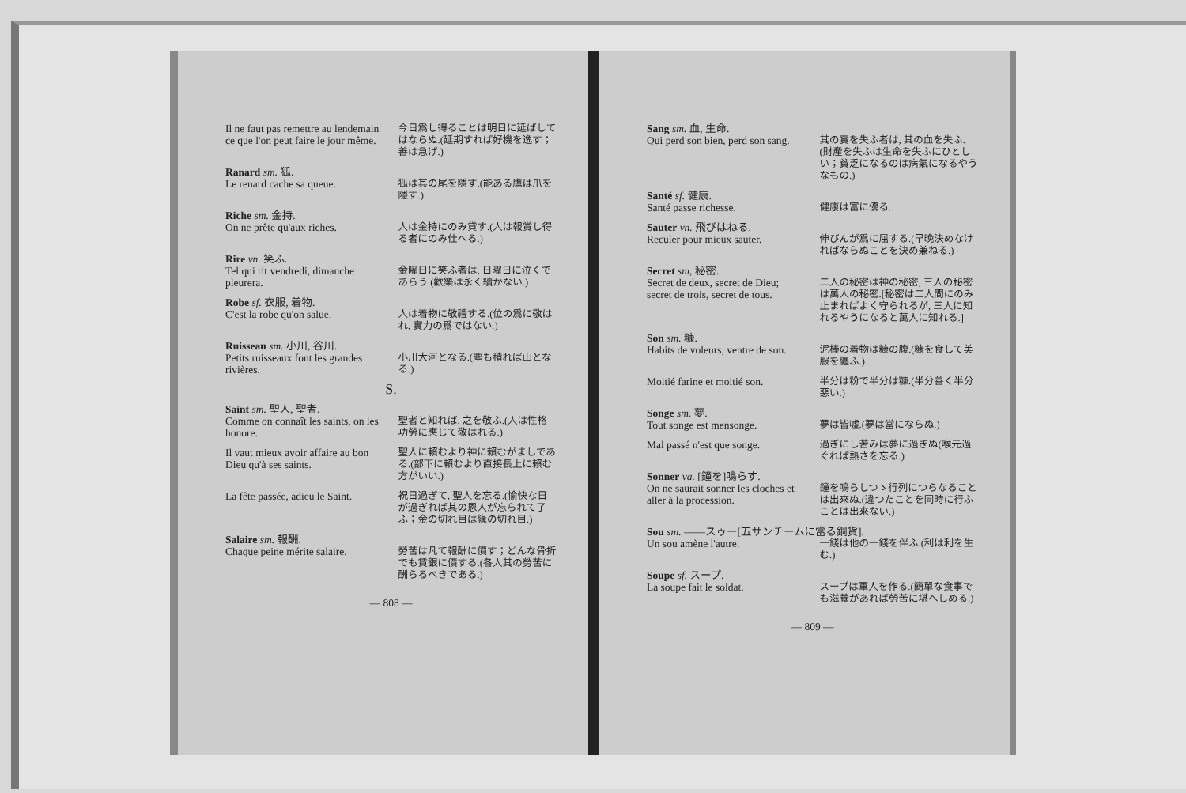Il ne faut pas remettre au lendemain ce que l'on peut faire le jour même.
今日爲し得ることは明日に延ばしてはならぬ.(延期すれば好機を逸す；善は急げ.)
Ranard sm. 狐.
Le renard cache sa queue. 狐は其の尾を隱す.(能ある鷹は爪を隱す.)
Riche sm. 金持.
On ne prête qu'aux riches. 人は金持にのみ貸す.(人は報賞し得る者にのみ仕へる.)
Rire vn. 笑ふ.
Tel qui rit vendredi, dimanche pleurera.
金曜日に笑ふ者は, 日曜日に泣くであらう.(歡樂は永く續かない.)
Robe sf. 衣服, 着物.
C'est la robe qu'on salue. 人は着物に敬禮する.(位の爲に敬はれ, 實力の爲ではない.)
Ruisseau sm. 小川, 谷川.
Petits ruisseaux font les grandes rivières.
小川大河となる.(塵も積れば山となる.)
S.
Saint sm. 聖人, 聖者.
Comme on connaît les saints, on les honore.
聖者と知れば, 之を敬ふ.(人は性格功勞に應じて敬はれる.)
Il vaut mieux avoir affaire au bon Dieu qu'à ses saints.
聖人に賴むより神に賴むがましである.(部下に賴むより直接長上に賴む方がいい.)
La fête passée, adieu le Saint.
祝日過ぎて, 聖人を忘る.(愉快な日が過ぎれば其の恩人が忘られて了ふ；金の切れ目は緣の切れ目.)
Salaire sm. 報酬.
Chaque peine mérite salaire. 勞苦は凡て報酬に價す；どんな骨折でも賃銀に價する.(各人其の勞苦に酬らるべきである.)
— 808 —
Sang sm. 血, 生命.
Qui perd son bien, perd son sang.
其の實を失ふ者は, 其の血を失ふ.(財產を失ふは生命を失ふにひとしい；貧乏になるのは病氣になるやうなもの.)
Santé sf. 健康.
Santé passe richesse. 健康は富に優る.
Sauter vn. 飛びはねる.
Reculer pour mieux sauter. 伸びんが爲に屈する.(早晚決めなければならぬことを決め兼ねる.)
Secret sm, 秘密.
Secret de deux, secret de Dieu; secret de trois, secret de tous.
二人の秘密は神の秘密, 三人の秘密は萬人の秘密.[秘密は二人間にのみ止まればよく守られるが, 三人に知れるやうになると萬人に知れる.]
Son sm. 糠.
Habits de voleurs, ventre de son.
泥棒の着物は糠の腹.(糠を食して美服を纒ふ.)
Moitié farine et moitié son. 半分は粉で半分は糠.(半分善く半分惡い.)
Songe sm. 夢.
Tout songe est mensonge. 夢は皆嘘.(夢は當にならぬ.)
Mal passé n'est que songe. 過ぎにし苦みは夢に過ぎぬ(喉元過ぐれば熱さを忘る.)
Sonner va. [鐘を]鳴らす.
On ne saurait sonner les cloches et aller à la procession.
鐘を鳴らしつゝ行列につらなることは出來ぬ.(違つたことを同時に行ふことは出來ない.)
Sou sm. ——スゥー[五サンチームに當る銅貨].
Un sou amène l'autre. 一錢は他の一錢を伴ふ.(利は利を生む.)
Soupe sf. スープ.
La soupe fait le soldat. スープは軍人を作る.(簡單な食事でも滋養があれば勞苦に堪へしめる.)
— 809 —